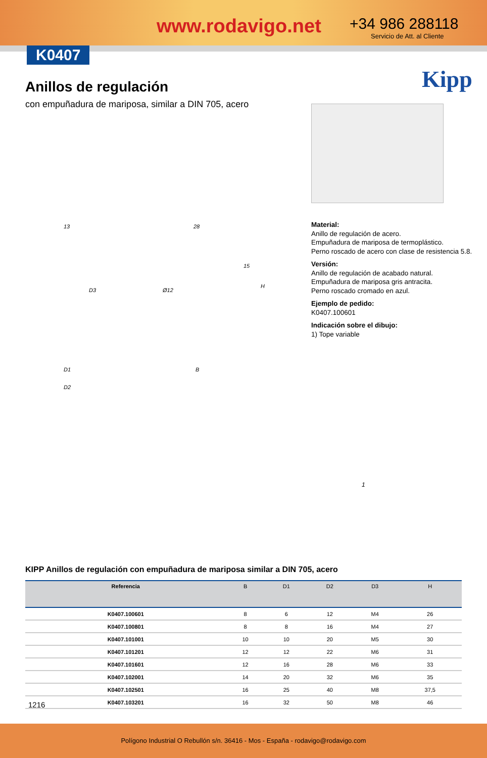www.rodavigo.net +34 986 288118
Servicio de Att. al Cliente
K0407
Kipp
Anillos de regulación
con empuñadura de mariposa, similar a DIN 705, acero
13 28
D3 Ø12
15
H
D1 B
D2
1
Material:
Anillo de regulación de acero.
Empuñadura de mariposa de termoplástico.
Perno roscado de acero con clase de resistencia 5.8.
Versión:
Anillo de regulación de acabado natural.
Empuñadura de mariposa gris antracita.
Perno roscado cromado en azul.
Ejemplo de pedido:
K0407.100601
Indicación sobre el dibujo:
1) Tope variable
KIPP Anillos de regulación con empuñadura de mariposa similar a DIN 705, acero
| Referencia | B | D1 | D2 | D3 | H |
| --- | --- | --- | --- | --- | --- |
| K0407.100601 | 8 | 6 | 12 | M4 | 26 |
| K0407.100801 | 8 | 8 | 16 | M4 | 27 |
| K0407.101001 | 10 | 10 | 20 | M5 | 30 |
| K0407.101201 | 12 | 12 | 22 | M6 | 31 |
| K0407.101601 | 12 | 16 | 28 | M6 | 33 |
| K0407.102001 | 14 | 20 | 32 | M6 | 35 |
| K0407.102501 | 16 | 25 | 40 | M8 | 37,5 |
| K0407.103201 | 16 | 32 | 50 | M8 | 46 |
1216
Polígono Industrial O Rebullón s/n. 36416 - Mos - España - rodavigo@rodavigo.com